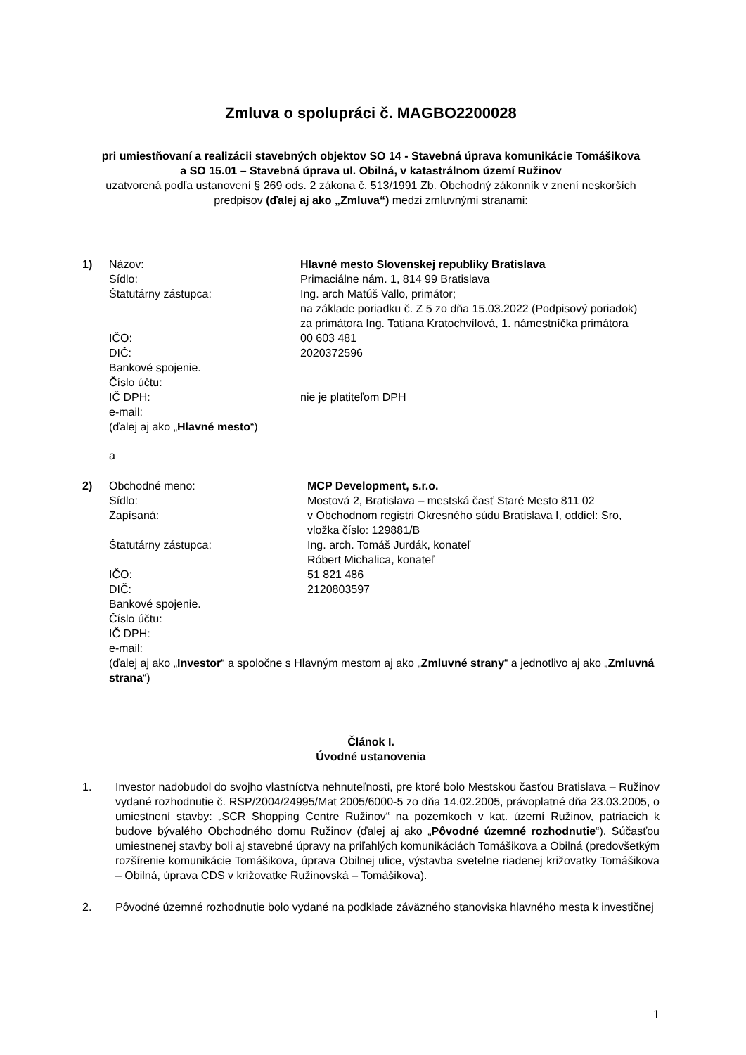Zmluva o spolupráci č. MAGBO2200028
pri umiestňovaní a realizácii stavebných objektov SO 14 - Stavebná úprava komunikácie Tomášikova
a SO 15.01 – Stavebná úprava ul. Obilná, v katastrálnom území Ružinov
uzatvorená podľa ustanovení § 269 ods. 2 zákona č. 513/1991 Zb. Obchodný zákonník v znení neskorších
predpisov (ďalej aj ako „Zmluva“) medzi zmluvnými stranami:
1)
Názov:
Hlavné mesto Slovenskej republiky Bratislava
Sídlo:
Primaciálne nám. 1, 814 99 Bratislava
Štatutárny zástupca:
Ing. arch Matúš Vallo, primátor;
na základe poriadku č. Z 5 zo dňa 15.03.2022 (Podpisový poriadok)
za primátora Ing. Tatiana Kratochvílová, 1. námestníčka primátora
IČO:
00 603 481
DIČ:
2020372596
Bankové spojenie.
Číslo účtu:
IČ DPH:
nie je platiteľom DPH
e-mail:
(ďalej aj ako „Hlavné mesto“)
a
2)
Obchodné meno:
MCP Development, s.r.o.
Sídlo:
Mostová 2, Bratislava – mestská časť Staré Mesto 811 02
Zapísaná:
v Obchodnom registri Okresného súdu Bratislava I, oddiel: Sro,
vložka číslo: 129881/B
Štatutárny zástupca:
Ing. arch. Tomáš Jurdák, konateľ
Róbert Michalica, konateľ
IČO:
51 821 486
DIČ:
2120803597
Bankové spojenie.
Číslo účtu:
IČ DPH:
e-mail:
(ďalej aj ako „Investor“ a spoločne s Hlavným mestom aj ako „Zmluvné strany“ a jednotlivo aj ako „Zmluvná strana“)
Článok I.
Úvodné ustanovenia
1. Investor nadobudol do svojho vlastníctva nehnuteľnosti, pre ktoré bolo Mestskou časťou Bratislava – Ružinov vydané rozhodnutie č. RSP/2004/24995/Mat 2005/6000-5 zo dňa 14.02.2005, právoplatné dňa 23.03.2005, o umiestnení stavby: „SCR Shopping Centre Ružinov“ na pozemkoch v kat. území Ružinov, patriacich k budove bývalého Obchodného domu Ružinov (ďalej aj ako „Pôvodné územné rozhodnutie“). Súčasťou umiestnenej stavby boli aj stavebné úpravy na priľahlých komunikáciách Tomášikova a Obilná (predovšetkým rozšírenie komunikácie Tomášikova, úprava Obilnej ulice, výstavba svetelne riadenej križovatky Tomášikova – Obilná, úprava CDS v križovatke Ružinovská – Tomášikova).
2. Pôvodné územné rozhodnutie bolo vydané na podklade záväzného stanoviska hlavného mesta k investičnej
1